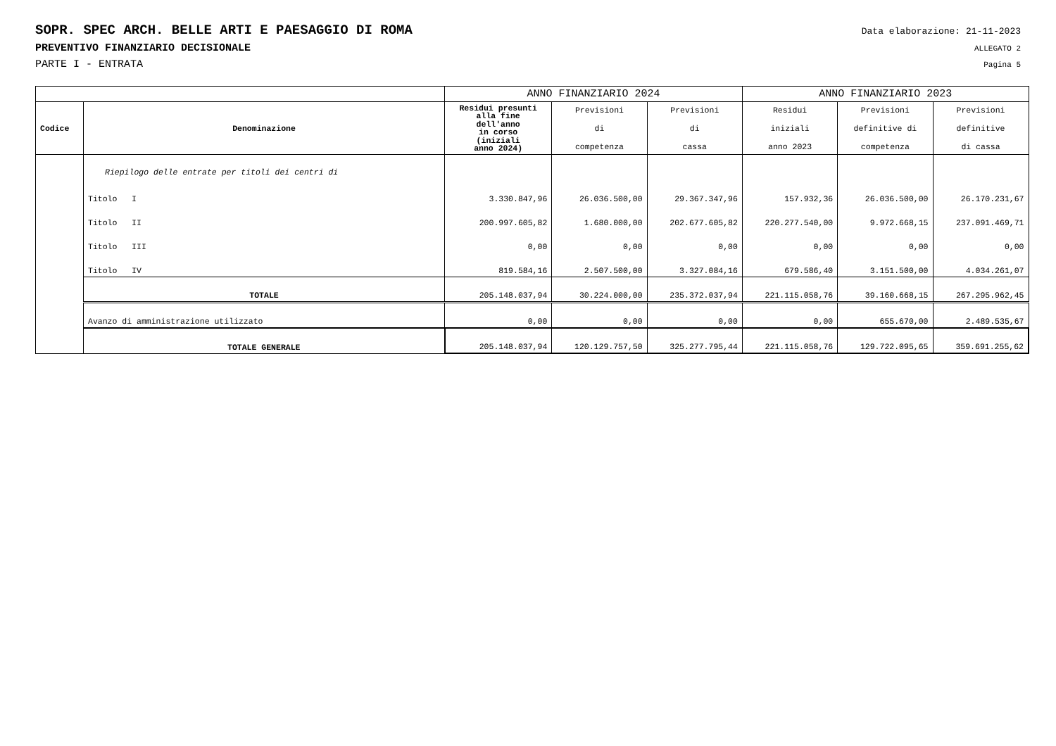SOPR. SPEC ARCH. BELLE ARTI E PAESAGGIO DI ROMA Data elaborazione: 21-11-2023
PREVENTIVO FINANZIARIO DECISIONALE ALLEGATO 2
PARTE I - ENTRATA Pagina 5
| | | ANNO FINANZIARIO 2024 | | | ANNO FINANZIARIO 2023 | | |
| --- | --- | --- | --- | --- | --- | --- | --- |
| Codice | Denominazione | Residui presunti alla fine dell'anno in corso (iniziali anno 2024) | Previsioni di competenza | Previsioni di cassa | Residui iniziali anno 2023 | Previsioni definitive di competenza | Previsioni definitive di cassa |
| | Riepilogo delle entrate per titoli dei centri di | | | | | | |
| | Titolo I | 3.330.847,96 | 26.036.500,00 | 29.367.347,96 | 157.932,36 | 26.036.500,00 | 26.170.231,67 |
| | Titolo II | 200.997.605,82 | 1.680.000,00 | 202.677.605,82 | 220.277.540,00 | 9.972.668,15 | 237.091.469,71 |
| | Titolo III | 0,00 | 0,00 | 0,00 | 0,00 | 0,00 | 0,00 |
| | Titolo IV | 819.584,16 | 2.507.500,00 | 3.327.084,16 | 679.586,40 | 3.151.500,00 | 4.034.261,07 |
| | TOTALE | 205.148.037,94 | 30.224.000,00 | 235.372.037,94 | 221.115.058,76 | 39.160.668,15 | 267.295.962,45 |
| | Avanzo di amministrazione utilizzato | 0,00 | 0,00 | 0,00 | 0,00 | 655.670,00 | 2.489.535,67 |
| | TOTALE GENERALE | 205.148.037,94 | 120.129.757,50 | 325.277.795,44 | 221.115.058,76 | 129.722.095,65 | 359.691.255,62 |